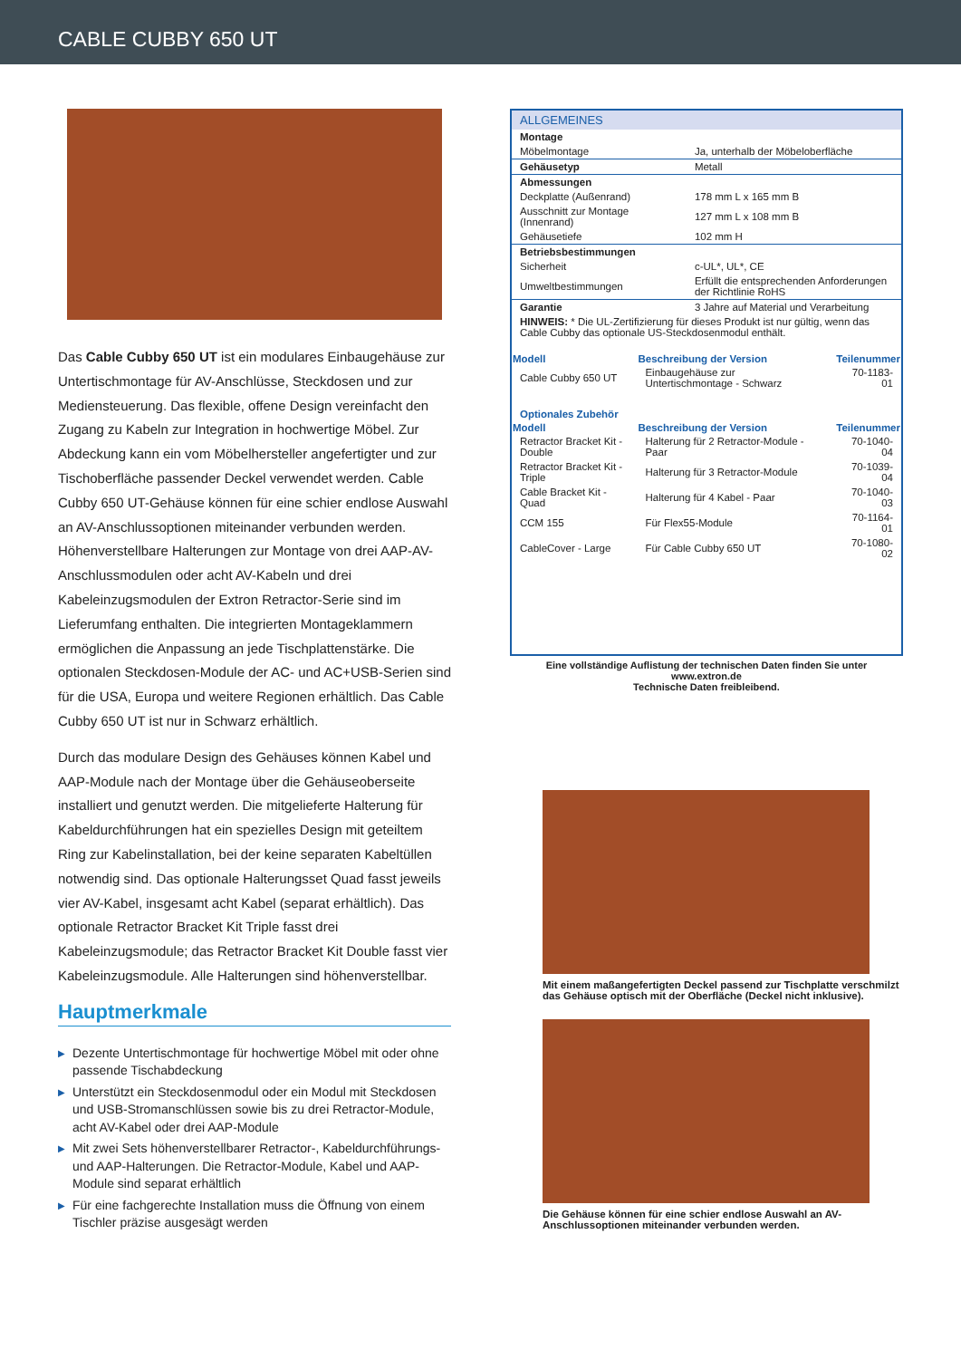CABLE CUBBY 650 UT
Das Cable Cubby 650 UT ist ein modulares Einbaugehäuse zur Untertischmontage für AV-Anschlüsse, Steckdosen und zur Mediensteuerung. Das flexible, offene Design vereinfacht den Zugang zu Kabeln zur Integration in hochwertige Möbel. Zur Abdeckung kann ein vom Möbelhersteller angefertigter und zur Tischoberfläche passender Deckel verwendet werden. Cable Cubby 650 UT-Gehäuse können für eine schier endlose Auswahl an AV-Anschlussoptionen miteinander verbunden werden. Höhenverstellbare Halterungen zur Montage von drei AAP-AV-Anschlussmodulen oder acht AV-Kabeln und drei Kabeleinzugsmodulen der Extron Retractor-Serie sind im Lieferumfang enthalten. Die integrierten Montageklammern ermöglichen die Anpassung an jede Tischplattenstärke. Die optionalen Steckdosen-Module der AC- und AC+USB-Serien sind für die USA, Europa und weitere Regionen erhältlich. Das Cable Cubby 650 UT ist nur in Schwarz erhältlich.
Durch das modulare Design des Gehäuses können Kabel und AAP-Module nach der Montage über die Gehäuseoberseite installiert und genutzt werden. Die mitgelieferte Halterung für Kabeldurchführungen hat ein spezielles Design mit geteiltem Ring zur Kabelinstallation, bei der keine separaten Kabeltüllen notwendig sind. Das optionale Halterungsset Quad fasst jeweils vier AV-Kabel, insgesamt acht Kabel (separat erhältlich). Das optionale Retractor Bracket Kit Triple fasst drei Kabeleinzugsmodule; das Retractor Bracket Kit Double fasst vier Kabeleinzugsmodule. Alle Halterungen sind höhenverstellbar.
Hauptmerkmale
▶ Dezente Untertischmontage für hochwertige Möbel mit oder ohne passende Tischabdeckung
▶ Unterstützt ein Steckdosenmodul oder ein Modul mit Steckdosen und USB-Stromanschlüssen sowie bis zu drei Retractor-Module, acht AV-Kabel oder drei AAP-Module
▶ Mit zwei Sets höhenverstellbarer Retractor-, Kabeldurchführungs- und AAP-Halterungen. Die Retractor-Module, Kabel und AAP-Module sind separat erhältlich
▶ Für eine fachgerechte Installation muss die Öffnung von einem Tischler präzise ausgesägt werden
ALLGEMEINES
| Montage | |
| Möbelmontage | Ja, unterhalb der Möbeloberfläche |
| Gehäusetyp | Metall |
| Abmessungen | |
| Deckplatte (Außenrand) | 178 mm L x 165 mm B |
| Ausschnitt zur Montage (Innenrand) | 127 mm L x 108 mm B |
| Gehäusetiefe | 102 mm H |
| Betriebsbestimmungen | |
| Sicherheit | c-UL*, UL*, CE |
| Umweltbestimmungen | Erfüllt die entsprechenden Anforderungen der Richtlinie RoHS |
| Garantie | 3 Jahre auf Material und Verarbeitung |
| HINWEIS: * Die UL-Zertifizierung für dieses Produkt ist nur gültig, wenn das Cable Cubby das optionale US-Steckdosenmodul enthält. | |
| Modell | Beschreibung der Version | Teilenummer |
| --- | --- | --- |
| Cable Cubby 650 UT | Einbaugehäuse zur Untertischmontage - Schwarz | 70-1183-01 |
| Optionales Zubehör | | |
| Modell | Beschreibung der Version | Teilenummer |
| Retractor Bracket Kit - Double | Halterung für 2 Retractor-Module - Paar | 70-1040-04 |
| Retractor Bracket Kit - Triple | Halterung für 3 Retractor-Module | 70-1039-04 |
| Cable Bracket Kit - Quad | Halterung für 4 Kabel - Paar | 70-1040-03 |
| CCM 155 | Für Flex55-Module | 70-1164-01 |
| CableCover - Large | Für Cable Cubby 650 UT | 70-1080-02 |
Eine vollständige Auflistung der technischen Daten finden Sie unter www.extron.de
Technische Daten freibleibend.
Mit einem maßangefertigten Deckel passend zur Tischplatte verschmilzt das Gehäuse optisch mit der Oberfläche (Deckel nicht inklusive).
Die Gehäuse können für eine schier endlose Auswahl an AV-Anschlussoptionen miteinander verbunden werden.